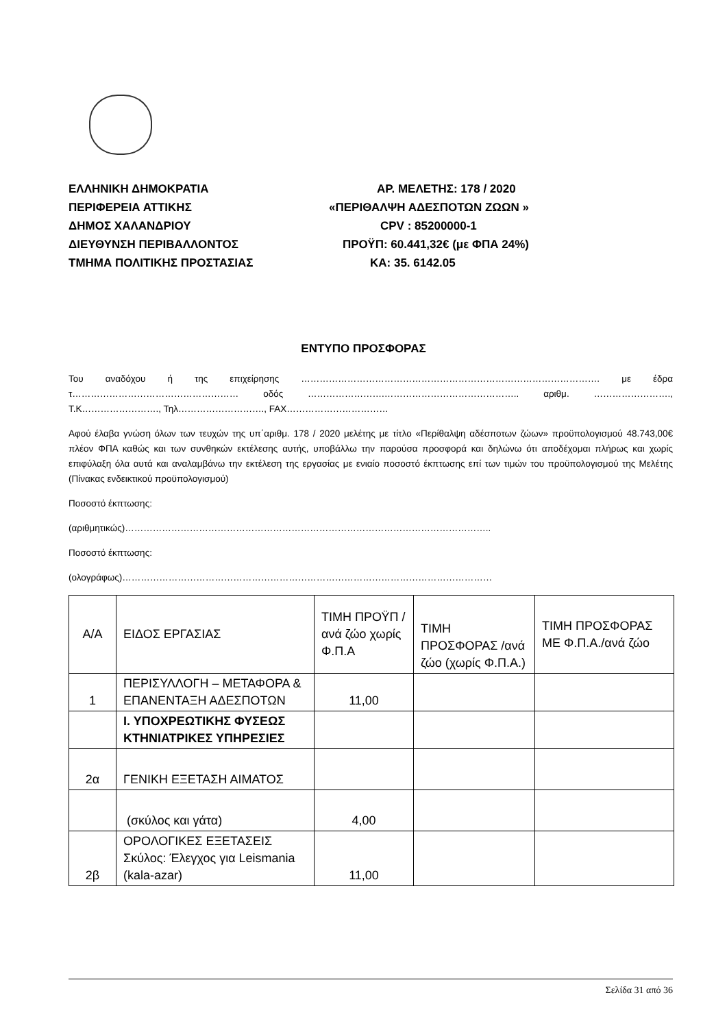ΕΛΛΗΝΙΚΗ ΔΗΜΟΚΡΑΤΙΑ ΑΡ. ΜΕΛΕΤΗΣ: 178 / 2020
ΠΕΡΙΦΕΡΕΙΑ ΑΤΤΙΚΗΣ «ΠΕΡΙΘΑΛΨΗ ΑΔΕΣΠΟΤΩΝ ΖΩΩΝ »
ΔΗΜΟΣ ΧΑΛΑΝΔΡΙΟΥ CPV : 85200000-1
ΔΙΕΥΘΥΝΣΗ ΠΕΡΙΒΑΛΛΟΝΤΟΣ ΠΡΟΫΠ: 60.441,32€ (με ΦΠΑ 24%)
ΤΜΗΜΑ ΠΟΛΙΤΙΚΗΣ ΠΡΟΣΤΑΣΙΑΣ ΚΑ: 35. 6142.05
ΕΝΤΥΠΟ ΠΡΟΣΦΟΡΑΣ
Του αναδόχου ή της επιχείρησης ……………………………………………………………………………………. με έδρα τ……………………………………………… οδός …………………….…………………………………….. αριθμ. ……………………., Τ.Κ……………………., Τηλ………………………., FAX……………………………
Αφού έλαβα γνώση όλων των τευχών της υπ΄αριθμ. 178 / 2020 μελέτης με τίτλο «Περίθαλψη αδέσποτων ζώων» προϋπολογισμού 48.743,00€ πλέον ΦΠΑ καθώς και των συνθηκών εκτέλεσης αυτής, υποβάλλω την παρούσα προσφορά και δηλώνω ότι αποδέχομαι πλήρως και χωρίς επιφύλαξη όλα αυτά και αναλαμβάνω την εκτέλεση της εργασίας με ενιαίο ποσοστό έκπτωσης επί των τιμών του προϋπολογισμού της Μελέτης (Πίνακας ενδεικτικού προϋπολογισμού)
Ποσοστό έκπτωσης:
(αριθμητικώς)………………………………………………………………………………………………………..
Ποσοστό έκπτωσης:
(ολογράφως)…………………………………………………………………………………………………………
| Α/Α | ΕΙΔΟΣ ΕΡΓΑΣΙΑΣ | ΤΙΜΗ ΠΡΟΫΠ /ανά ζώο χωρίς Φ.Π.Α | ΤΙΜΗ ΠΡΟΣΦΟΡΑΣ /ανά ζώο (χωρίς Φ.Π.Α.) | ΤΙΜΗ ΠΡΟΣΦΟΡΑΣ ΜΕ Φ.Π.Α./ανά ζώο |
| 1 | ΠΕΡΙΣΥΛΛΟΓΗ – ΜΕΤΑΦΟΡΑ & ΕΠΑΝΕΝΤΑΞΗ ΑΔΕΣΠΟΤΩΝ | 11,00 | | |
| | Ι. ΥΠΟΧΡΕΩΤΙΚΗΣ ΦΥΣΕΩΣ ΚΤΗΝΙΑΤΡΙΚΕΣ ΥΠΗΡΕΣΙΕΣ | | | |
| 2α | ΓΕΝΙΚΗ ΕΞΕΤΑΣΗ ΑΙΜΑΤΟΣ | | | |
| | (σκύλος και γάτα) | 4,00 | | |
| 2β | ΟΡΟΛΟΓΙΚΕΣ ΕΞΕΤΑΣΕΙΣ Σκύλος: Έλεγχος για Leismania (kala-azar) | 11,00 | | |
Σελίδα 31 από 36